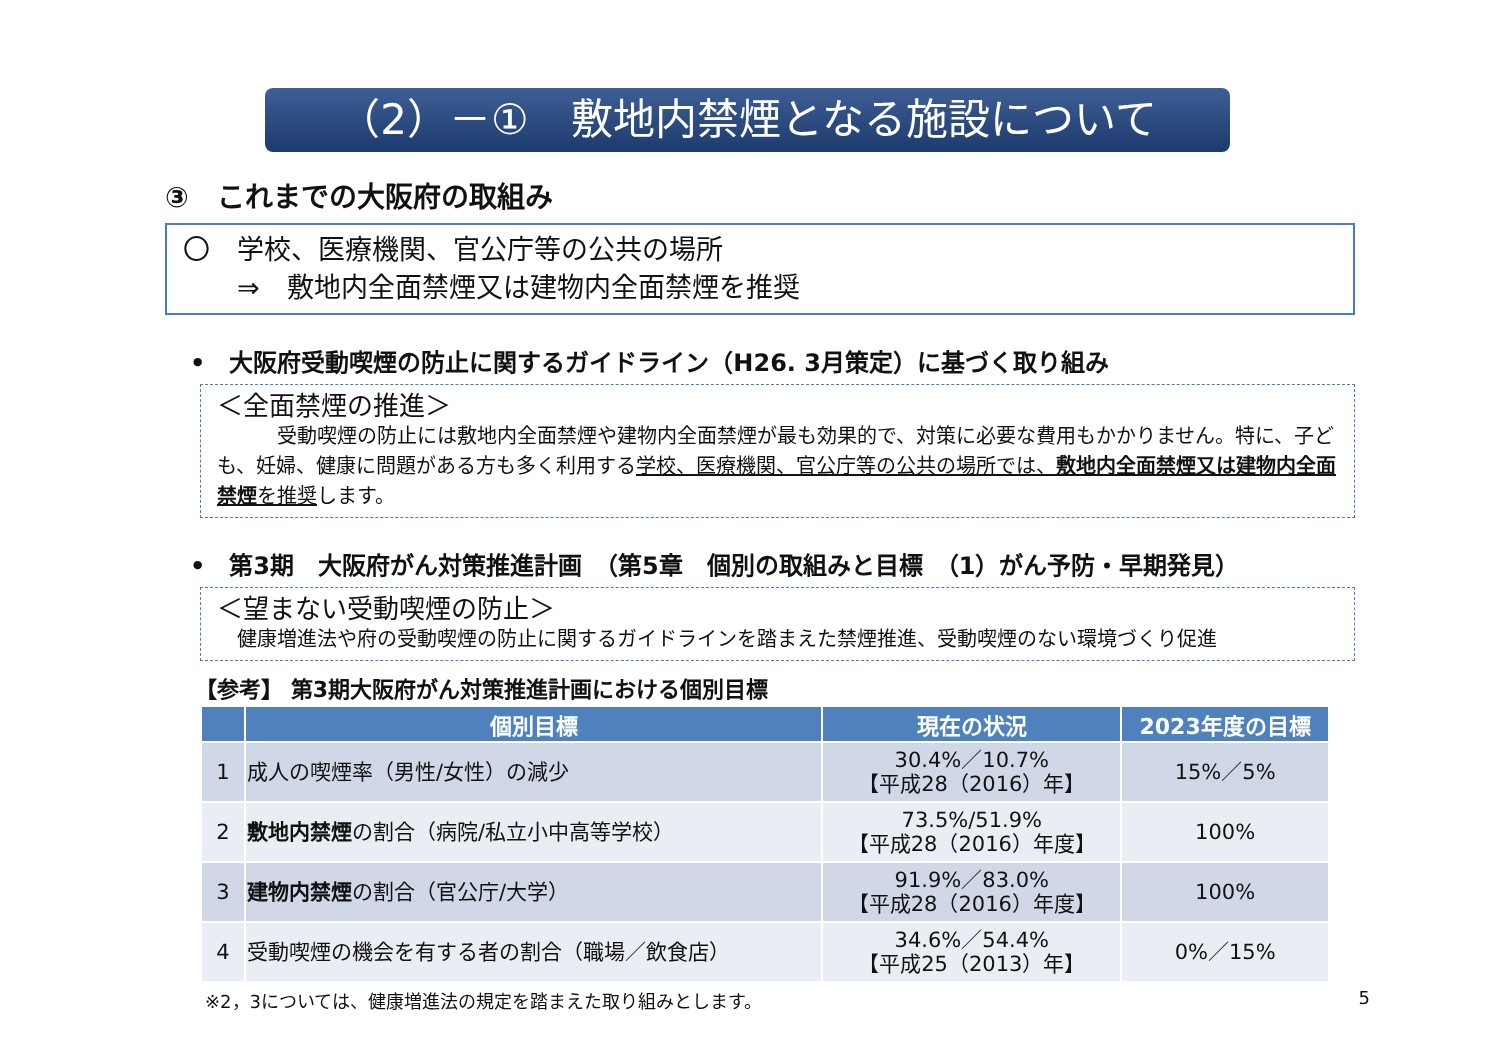（2）－①　敷地内禁煙となる施設について
③　これまでの大阪府の取組み
〇　学校、医療機関、官公庁等の公共の場所
　　⇒　敷地内全面禁煙又は建物内全面禁煙を推奨
•　大阪府受動喫煙の防止に関するガイドライン（H26. 3月策定）に基づく取り組み
＜全面禁煙の推進＞
　　　受動喫煙の防止には敷地内全面禁煙や建物内全面禁煙が最も効果的で、対策に必要な費用もかかりません。特に、子ども、妊婦、健康に問題がある方も多く利用する学校、医療機関、官公庁等の公共の場所では、敷地内全面禁煙又は建物内全面禁煙を推奨します。
•　第3期　大阪府がん対策推進計画　（第5章　個別の取組みと目標　（1）がん予防・早期発見）
＜望まない受動喫煙の防止＞
　健康増進法や府の受動喫煙の防止に関するガイドラインを踏まえた禁煙推進、受動喫煙のない環境づくり促進
【参考】 第3期大阪府がん対策推進計画における個別目標
| | 個別目標 | 現在の状況 | 2023年度の目標 |
| --- | --- | --- | --- |
| 1 | 成人の喫煙率（男性/女性）の減少 | 30.4%／10.7% 【平成28（2016）年】 | 15%／5% |
| 2 | 敷地内禁煙 の割合（病院/私立小中高等学校） | 73.5%/51.9% 【平成28（2016）年度】 | 100% |
| 3 | 建物内禁煙 の割合（官公庁/大学） | 91.9%／83.0% 【平成28（2016）年度】 | 100% |
| 4 | 受動喫煙の機会を有する者の割合（職場／飲食店） | 34.6%／54.4% 【平成25（2013）年】 | 0%／15% |
※2，3については、健康増進法の規定を踏まえた取り組みとします。 5